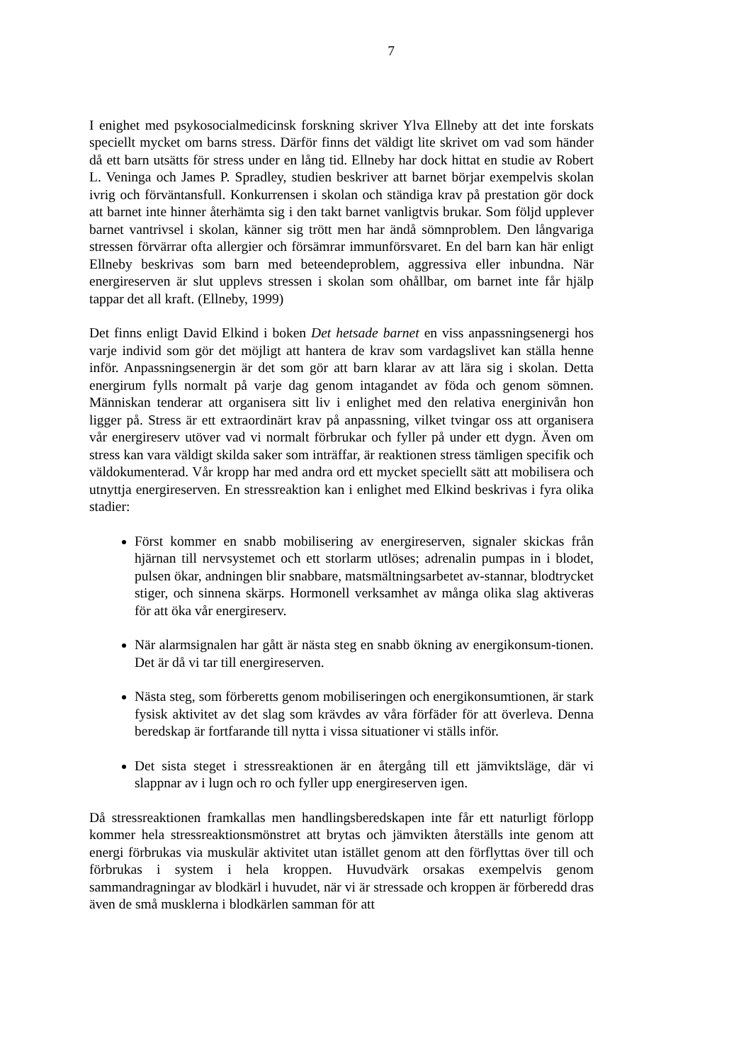7
I enighet med psykosocialmedicinsk forskning skriver Ylva Ellneby att det inte forskats speciellt mycket om barns stress. Därför finns det väldigt lite skrivet om vad som händer då ett barn utsätts för stress under en lång tid. Ellneby har dock hittat en studie av Robert L. Veninga och James P. Spradley, studien beskriver att barnet börjar exempelvis skolan ivrig och förväntansfull. Konkurrensen i skolan och ständiga krav på prestation gör dock att barnet inte hinner återhämta sig i den takt barnet vanligtvis brukar. Som följd upplever barnet vantrivsel i skolan, känner sig trött men har ändå sömnproblem. Den långvariga stressen förvärrar ofta allergier och försämrar immunförsvaret. En del barn kan här enligt Ellneby beskrivas som barn med beteendeproblem, aggressiva eller inbundna. När energireserven är slut upplevs stressen i skolan som ohållbar, om barnet inte får hjälp tappar det all kraft. (Ellneby, 1999)
Det finns enligt David Elkind i boken Det hetsade barnet en viss anpassningsenergi hos varje individ som gör det möjligt att hantera de krav som vardagslivet kan ställa henne inför. Anpassningsenergin är det som gör att barn klarar av att lära sig i skolan. Detta energirum fylls normalt på varje dag genom intagandet av föda och genom sömnen. Människan tenderar att organisera sitt liv i enlighet med den relativa energinivån hon ligger på. Stress är ett extraordinärt krav på anpassning, vilket tvingar oss att organisera vår energireserv utöver vad vi normalt förbrukar och fyller på under ett dygn. Även om stress kan vara väldigt skilda saker som inträffar, är reaktionen stress tämligen specifik och väldokumenterad. Vår kropp har med andra ord ett mycket speciellt sätt att mobilisera och utnyttja energireserven. En stressreaktion kan i enlighet med Elkind beskrivas i fyra olika stadier:
Först kommer en snabb mobilisering av energireserven, signaler skickas från hjärnan till nervsystemet och ett storlarm utlöses; adrenalin pumpas in i blodet, pulsen ökar, andningen blir snabbare, matsmältningsarbetet av-stannar, blodtrycket stiger, och sinnena skärps. Hormonell verksamhet av många olika slag aktiveras för att öka vår energireserv.
När alarmsignalen har gått är nästa steg en snabb ökning av energikonsum-tionen. Det är då vi tar till energireserven.
Nästa steg, som förberetts genom mobiliseringen och energikonsumtionen, är stark fysisk aktivitet av det slag som krävdes av våra förfäder för att överleva. Denna beredskap är fortfarande till nytta i vissa situationer vi ställs inför.
Det sista steget i stressreaktionen är en återgång till ett jämviktsläge, där vi slappnar av i lugn och ro och fyller upp energireserven igen.
Då stressreaktionen framkallas men handlingsberedskapen inte får ett naturligt förlopp kommer hela stressreaktionsmönstret att brytas och jämvikten återställs inte genom att energi förbrukas via muskulär aktivitet utan istället genom att den förflyttas över till och förbrukas i system i hela kroppen. Huvudvärk orsakas exempelvis genom sammandragningar av blodkärl i huvudet, när vi är stressade och kroppen är förberedd dras även de små musklerna i blodkärlen samman för att